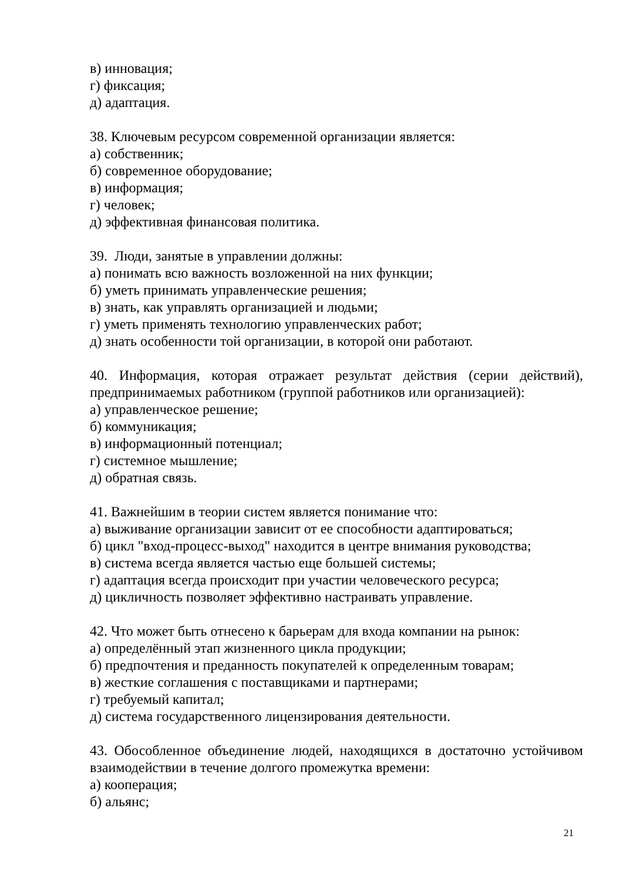в) инновация;
г) фиксация;
д) адаптация.
38. Ключевым ресурсом современной организации является:
а) собственник;
б) современное оборудование;
в) информация;
г) человек;
д) эффективная финансовая политика.
39. Люди, занятые в управлении должны:
а) понимать всю важность возложенной на них функции;
б) уметь принимать управленческие решения;
в) знать, как управлять организацией и людьми;
г) уметь применять технологию управленческих работ;
д) знать особенности той организации, в которой они работают.
40. Информация, которая отражает результат действия (серии действий), предпринимаемых работником (группой работников или организацией):
а) управленческое решение;
б) коммуникация;
в) информационный потенциал;
г) системное мышление;
д) обратная связь.
41. Важнейшим в теории систем является понимание что:
а) выживание организации зависит от ее способности адаптироваться;
б) цикл "вход-процесс-выход" находится в центре внимания руководства;
в) система всегда является частью еще большей системы;
г) адаптация всегда происходит при участии человеческого ресурса;
д) цикличность позволяет эффективно настраивать управление.
42. Что может быть отнесено к барьерам для входа компании на рынок:
а) определённый этап жизненного цикла продукции;
б) предпочтения и преданность покупателей к определенным товарам;
в) жесткие соглашения с поставщиками и партнерами;
г) требуемый капитал;
д) система государственного лицензирования деятельности.
43. Обособленное объединение людей, находящихся в достаточно устойчивом взаимодействии в течение долгого промежутка времени:
а) кооперация;
б) альянс;
21